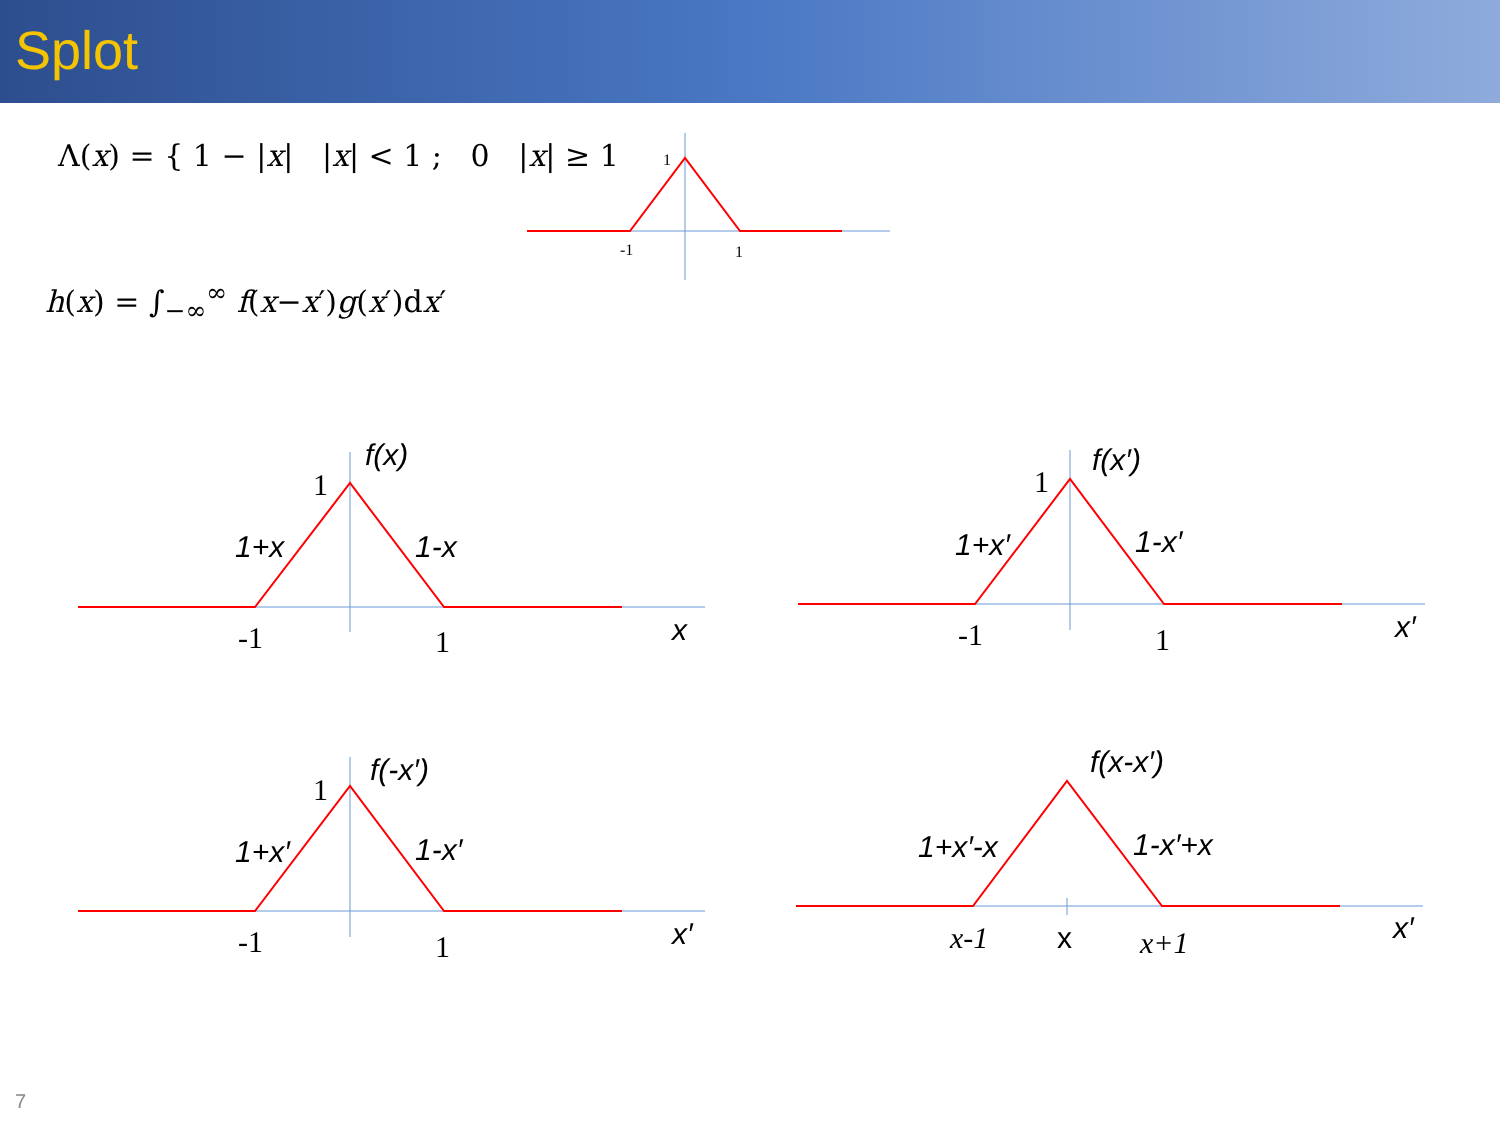Splot
Λ(x) = { 1 − |x| |x| < 1 ; 0 |x| ≥ 1
h(x) = ∫<sub>−∞</sub><sup>∞</sup> f(x−x′)g(x′)dx′
1
-1
1
1
-1
1
1
-1
1
1
-1
1
x-1
x+1
f(x)
1+x
1-x
x
f(x′)
1+x′
1-x′
x′
f(-x′)
1+x′
1-x′
x′
f(x-x′)
1+x′-x
1-x′+x
x
x′
7